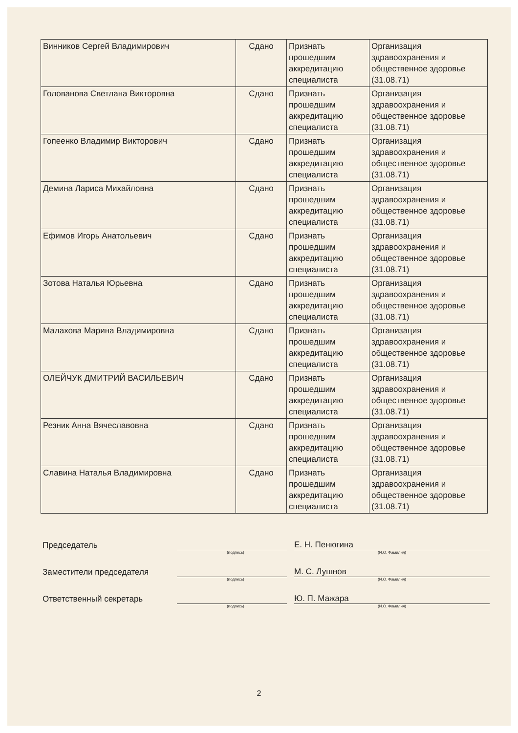| Винников Сергей Владимирович | Сдано | Признать прошедшим аккредитацию специалиста | Организация здравоохранения и общественное здоровье (31.08.71) |
| Голованова Светлана Викторовна | Сдано | Признать прошедшим аккредитацию специалиста | Организация здравоохранения и общественное здоровье (31.08.71) |
| Гопеенко Владимир Викторович | Сдано | Признать прошедшим аккредитацию специалиста | Организация здравоохранения и общественное здоровье (31.08.71) |
| Демина Лариса Михайловна | Сдано | Признать прошедшим аккредитацию специалиста | Организация здравоохранения и общественное здоровье (31.08.71) |
| Ефимов Игорь Анатольевич | Сдано | Признать прошедшим аккредитацию специалиста | Организация здравоохранения и общественное здоровье (31.08.71) |
| Зотова Наталья Юрьевна | Сдано | Признать прошедшим аккредитацию специалиста | Организация здравоохранения и общественное здоровье (31.08.71) |
| Малахова Марина Владимировна | Сдано | Признать прошедшим аккредитацию специалиста | Организация здравоохранения и общественное здоровье (31.08.71) |
| ОЛЕЙЧУК ДМИТРИЙ ВАСИЛЬЕВИЧ | Сдано | Признать прошедшим аккредитацию специалиста | Организация здравоохранения и общественное здоровье (31.08.71) |
| Резник Анна Вячеславовна | Сдано | Признать прошедшим аккредитацию специалиста | Организация здравоохранения и общественное здоровье (31.08.71) |
| Славина Наталья Владимировна | Сдано | Признать прошедшим аккредитацию специалиста | Организация здравоохранения и общественное здоровье (31.08.71) |
Председатель
Е. Н. Пенюгина
(подпись) (И.О. Фамилия)
Заместители председателя
М. С. Лушнов
(подпись) (И.О. Фамилия)
Ответственный секретарь
Ю. П. Мажара
(подпись) (И.О. Фамилия)
2